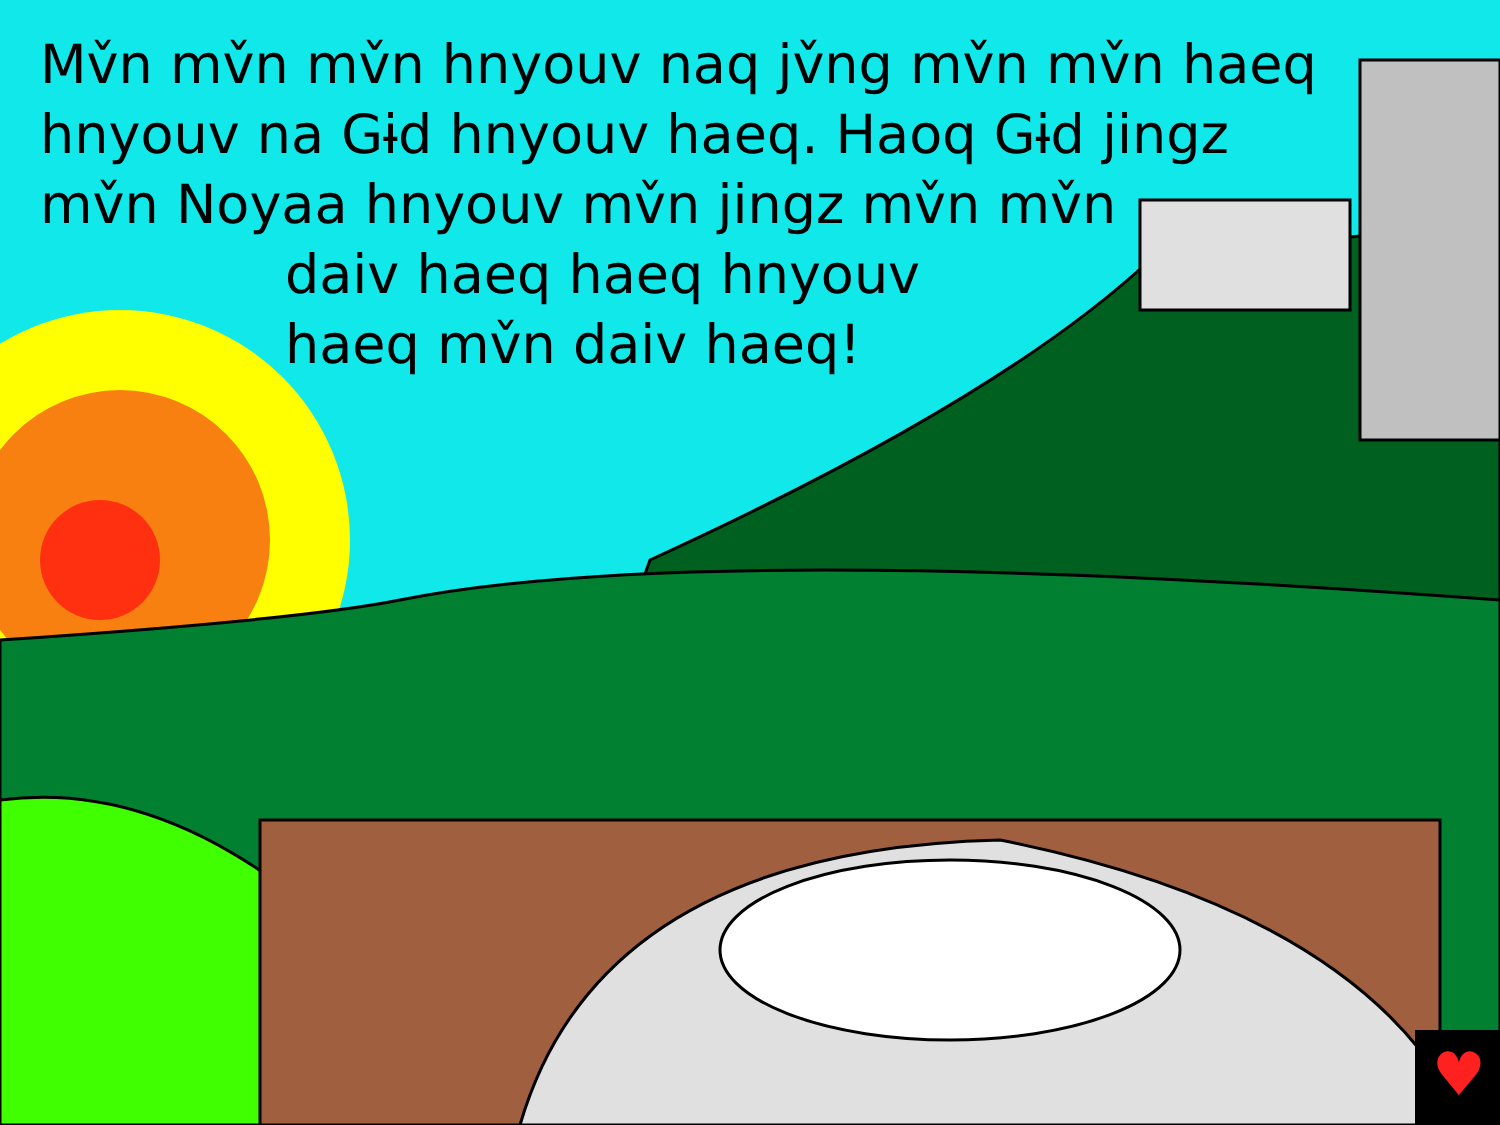♥
Mv̌n mv̌n mv̌n hnyouv naq jv̌ng mv̌n mv̌n haeq
hnyouv na Gɨd hnyouv haeq. Haoq Gɨd jingz
mv̌n Noyaa hnyouv mv̌n jingz mv̌n mv̌n
daiv haeq haeq hnyouv
haeq mv̌n daiv haeq!